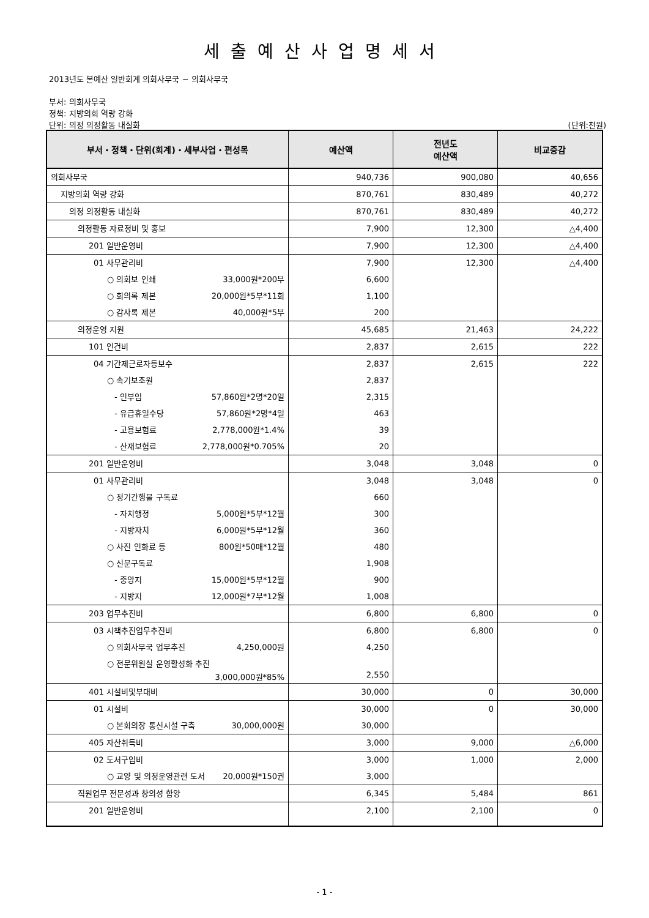세출예산사업명세서
2013년도 본예산 일반회계 의회사무국 ~ 의회사무국
부서: 의회사무국
정책: 지방의회 역량 강화
단위: 의정 의정활동 내실화 (단위:천원)
| 부서・정책・단위(회계)・세부사업・편성목 | 예산액 | 전년도 예산액 | 비교증감 |
| --- | --- | --- | --- |
| 의회사무국 | 940,736 | 900,080 | 40,656 |
| 지방의회 역량 강화 | 870,761 | 830,489 | 40,272 |
| 의정 의정활동 내실화 | 870,761 | 830,489 | 40,272 |
| 의정활동 자료정비 및 홍보 | 7,900 | 12,300 | △4,400 |
| 201 일반운영비 | 7,900 | 12,300 | △4,400 |
| 01 사무관리비 | 7,900 | 12,300 | △4,400 |
| ○ 의회보 인쇄 33,000원*200부 | 6,600 | | |
| ○ 회의록 제본 20,000원*5부*11회 | 1,100 | | |
| ○ 감사록 제본 40,000원*5부 | 200 | | |
| 의정운영 지원 | 45,685 | 21,463 | 24,222 |
| 101 인건비 | 2,837 | 2,615 | 222 |
| 04 기간제근로자등보수 | 2,837 | 2,615 | 222 |
| ○ 속기보조원 | 2,837 | | |
| - 인부임 57,860원*2명*20일 | 2,315 | | |
| - 유급휴일수당 57,860원*2명*4일 | 463 | | |
| - 고용보험료 2,778,000원*1.4% | 39 | | |
| - 산재보험료 2,778,000원*0.705% | 20 | | |
| 201 일반운영비 | 3,048 | 3,048 | 0 |
| 01 사무관리비 | 3,048 | 3,048 | 0 |
| ○ 정기간행물 구독료 | 660 | | |
| - 자치행정 5,000원*5부*12월 | 300 | | |
| - 지방자치 6,000원*5부*12월 | 360 | | |
| ○ 사진 인화료 등 800원*50매*12월 | 480 | | |
| ○ 신문구독료 | 1,908 | | |
| - 중앙지 15,000원*5부*12월 | 900 | | |
| - 지방지 12,000원*7부*12월 | 1,008 | | |
| 203 업무추진비 | 6,800 | 6,800 | 0 |
| 03 시책추진업무추진비 | 6,800 | 6,800 | 0 |
| ○ 의회사무국 업무추진 4,250,000원 | 4,250 | | |
| ○ 전문위원실 운영활성화 추진 3,000,000원*85% | 2,550 | | |
| 401 시설비및부대비 | 30,000 | 0 | 30,000 |
| 01 시설비 | 30,000 | 0 | 30,000 |
| ○ 본회의장 통신시설 구축 30,000,000원 | 30,000 | | |
| 405 자산취득비 | 3,000 | 9,000 | △6,000 |
| 02 도서구입비 | 3,000 | 1,000 | 2,000 |
| ○ 교양 및 의정운영관련 도서 20,000원*150권 | 3,000 | | |
| 직원업무 전문성과 창의성 함양 | 6,345 | 5,484 | 861 |
| 201 일반운영비 | 2,100 | 2,100 | 0 |
- 1 -